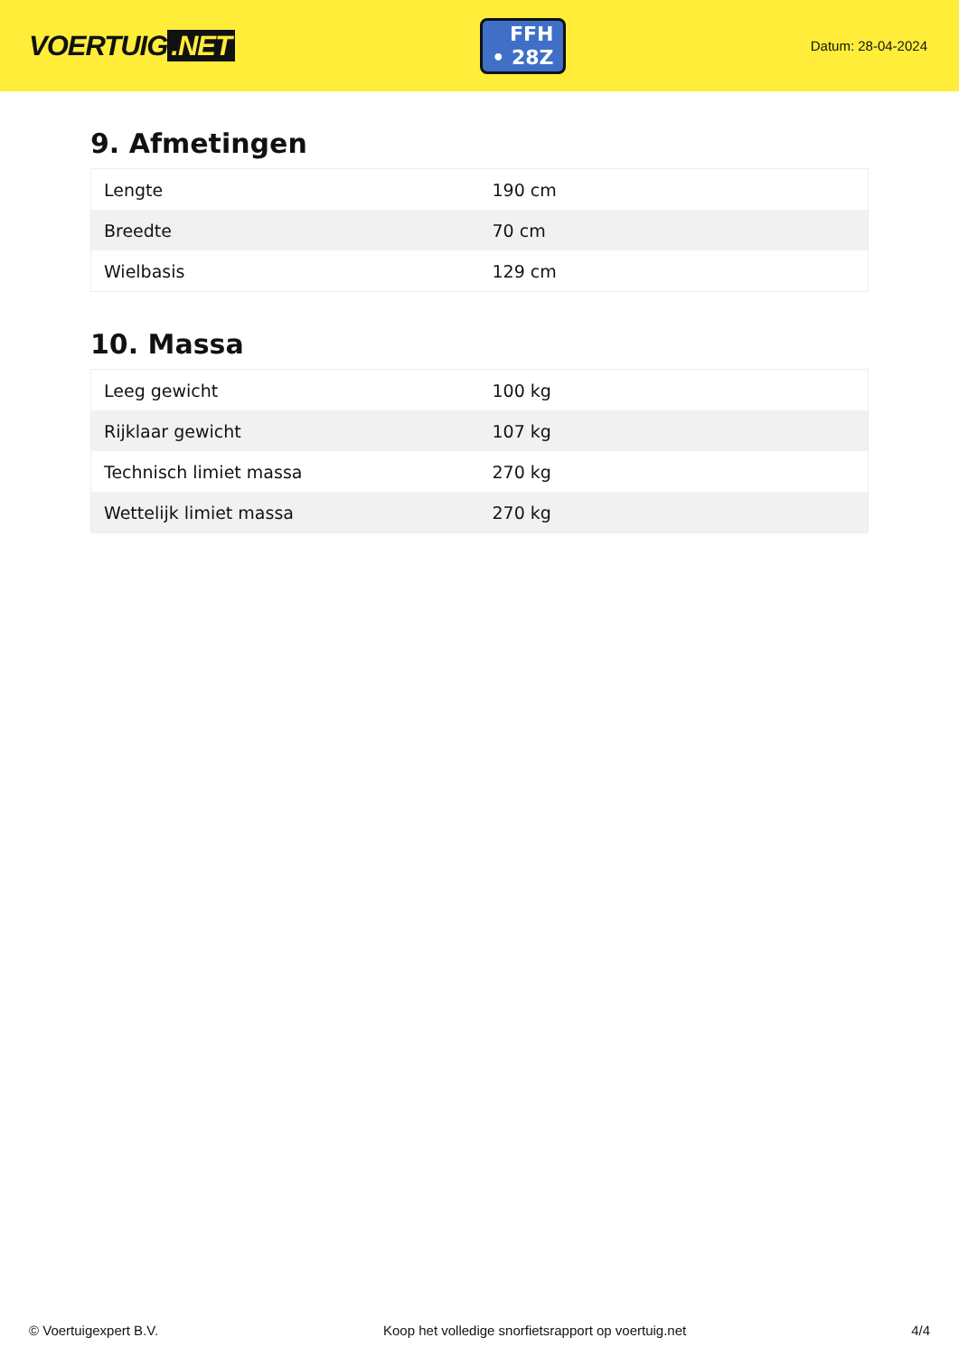VOERTUIG.NET
FFH
• 28Z
Datum: 28-04-2024
9. Afmetingen
| Lengte | 190 cm |
| Breedte | 70 cm |
| Wielbasis | 129 cm |
10. Massa
| Leeg gewicht | 100 kg |
| Rijklaar gewicht | 107 kg |
| Technisch limiet massa | 270 kg |
| Wettelijk limiet massa | 270 kg |
© Voertuigexpert B.V. Koop het volledige snorfietsrapport op voertuig.net 4/4